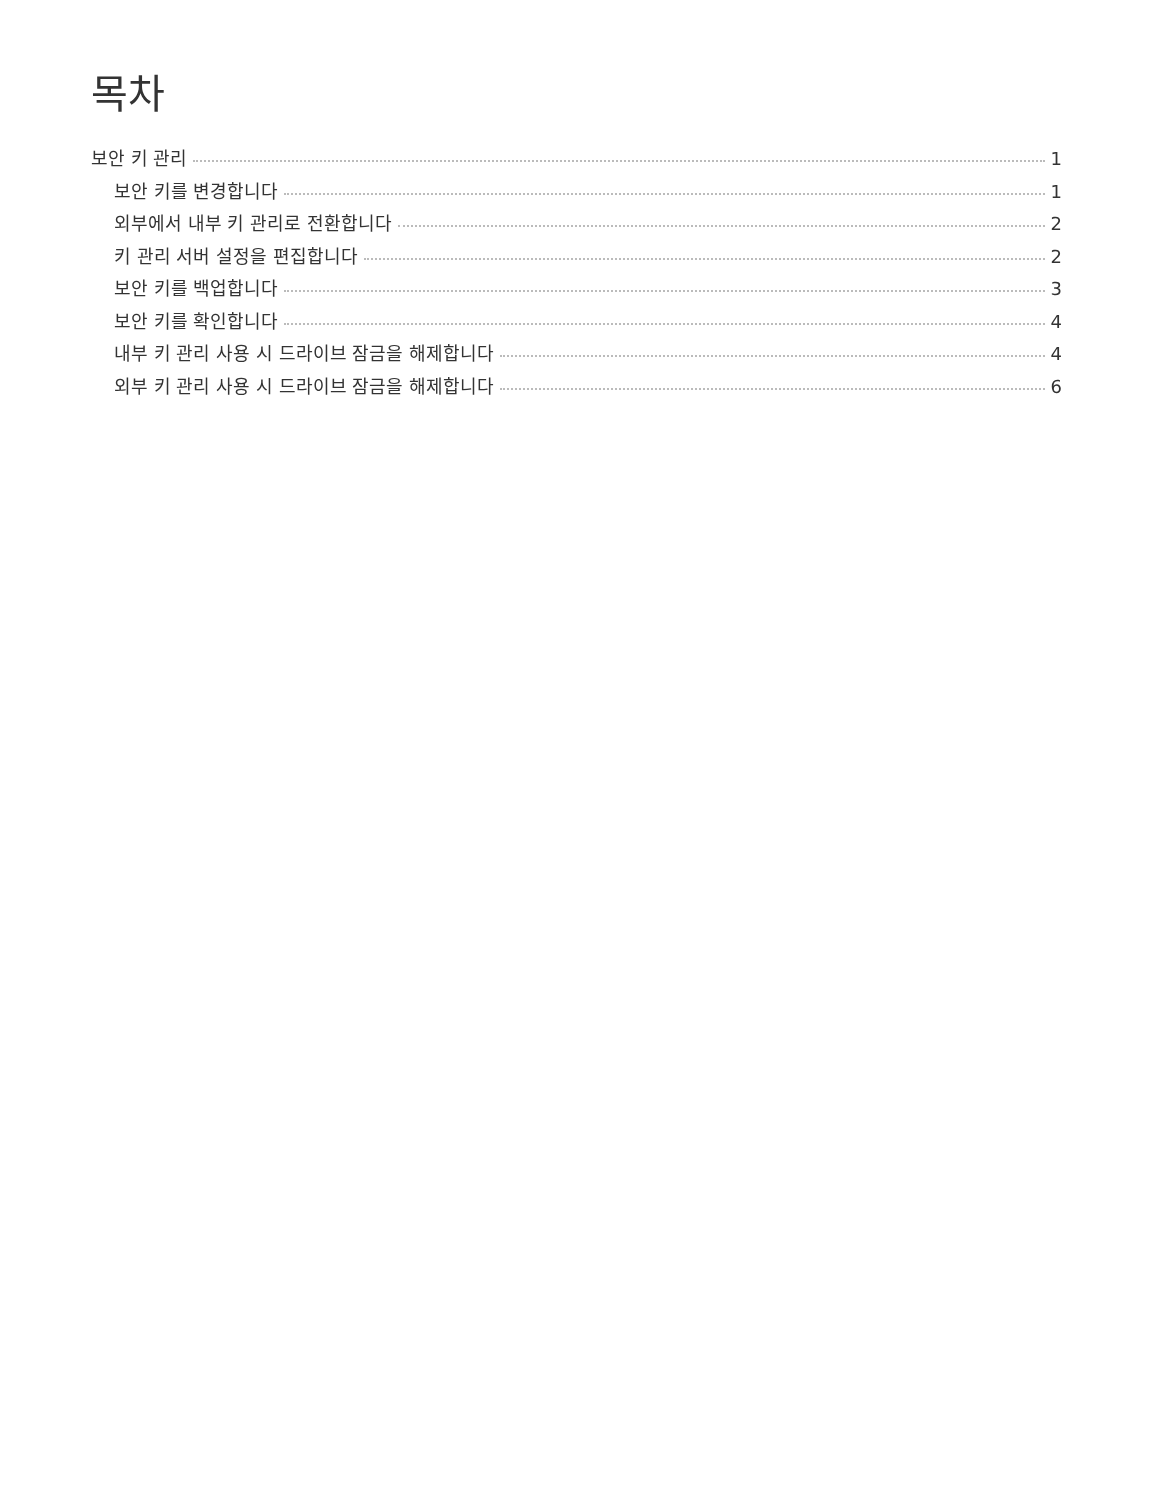목차
보안 키 관리 1
보안 키를 변경합니다 1
외부에서 내부 키 관리로 전환합니다 2
키 관리 서버 설정을 편집합니다 2
보안 키를 백업합니다 3
보안 키를 확인합니다 4
내부 키 관리 사용 시 드라이브 잠금을 해제합니다 4
외부 키 관리 사용 시 드라이브 잠금을 해제합니다 6